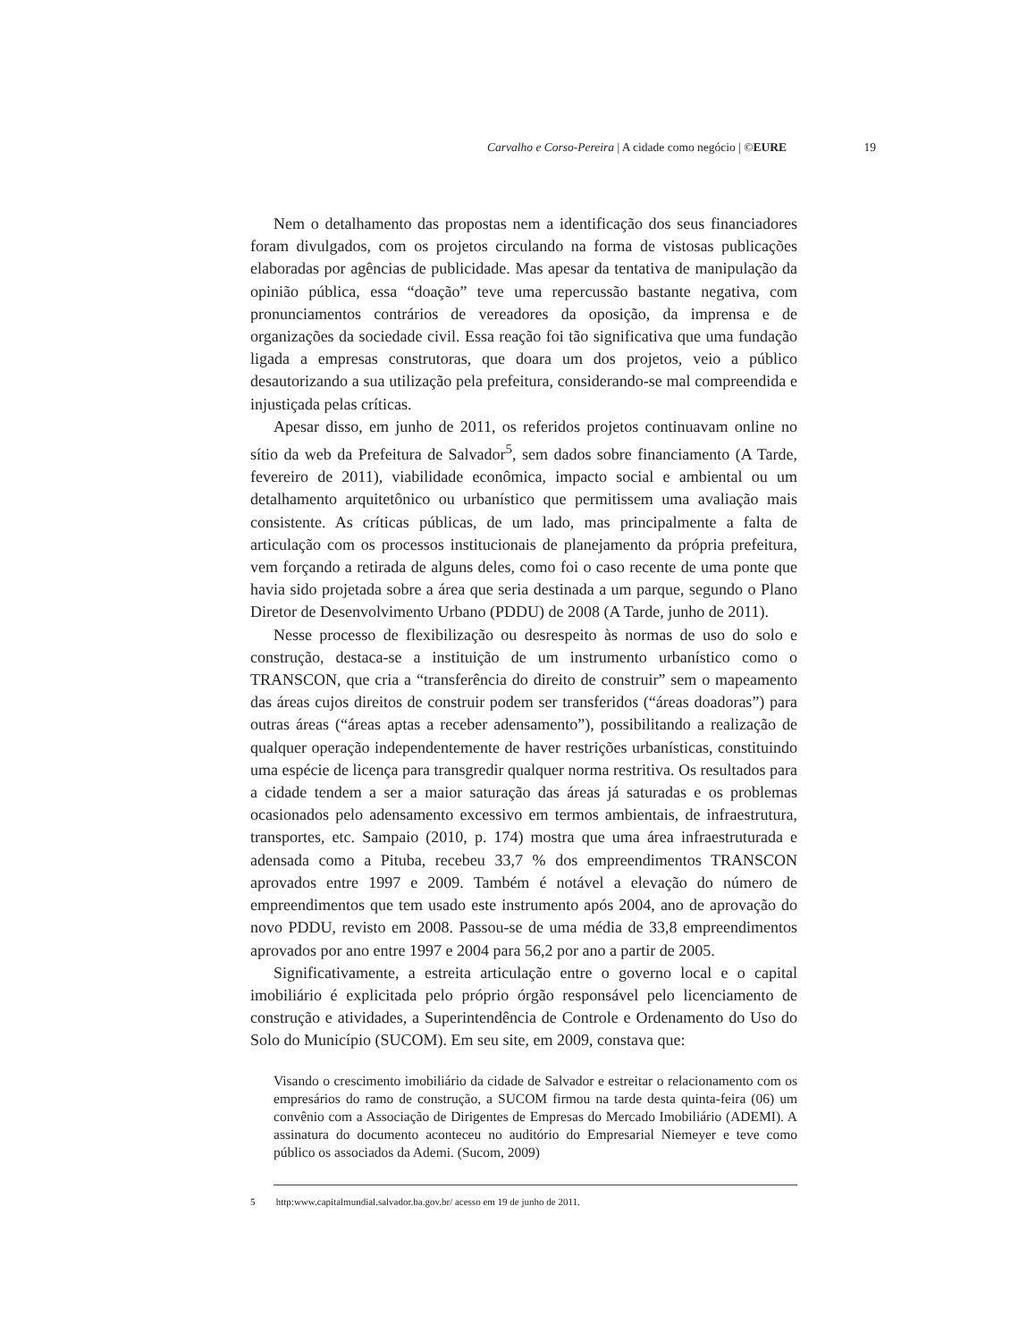Carvalho e Corso-Pereira | A cidade como negócio | ©EURE 19
Nem o detalhamento das propostas nem a identificação dos seus financiadores foram divulgados, com os projetos circulando na forma de vistosas publicações elaboradas por agências de publicidade. Mas apesar da tentativa de manipulação da opinião pública, essa “doação” teve uma repercussão bastante negativa, com pronunciamentos contrários de vereadores da oposição, da imprensa e de organizações da sociedade civil. Essa reação foi tão significativa que uma fundação ligada a empresas construtoras, que doara um dos projetos, veio a público desautorizando a sua utilização pela prefeitura, considerando-se mal compreendida e injustiçada pelas críticas.
Apesar disso, em junho de 2011, os referidos projetos continuavam online no sítio da web da Prefeitura de Salvador<sup>5</sup>, sem dados sobre financiamento (A Tarde, fevereiro de 2011), viabilidade econômica, impacto social e ambiental ou um detalhamento arquitetônico ou urbanístico que permitissem uma avaliação mais consistente. As críticas públicas, de um lado, mas principalmente a falta de articulação com os processos institucionais de planejamento da própria prefeitura, vem forçando a retirada de alguns deles, como foi o caso recente de uma ponte que havia sido projetada sobre a área que seria destinada a um parque, segundo o Plano Diretor de Desenvolvimento Urbano (PDDU) de 2008 (A Tarde, junho de 2011).
Nesse processo de flexibilização ou desrespeito às normas de uso do solo e construção, destaca-se a instituição de um instrumento urbanístico como o TRANSCON, que cria a “transferência do direito de construir” sem o mapeamento das áreas cujos direitos de construir podem ser transferidos (“áreas doadoras”) para outras áreas (“áreas aptas a receber adensamento”), possibilitando a realização de qualquer operação independentemente de haver restrições urbanísticas, constituindo uma espécie de licença para transgredir qualquer norma restritiva. Os resultados para a cidade tendem a ser a maior saturação das áreas já saturadas e os problemas ocasionados pelo adensamento excessivo em termos ambientais, de infraestrutura, transportes, etc. Sampaio (2010, p. 174) mostra que uma área infraestruturada e adensada como a Pituba, recebeu 33,7 % dos empreendimentos TRANSCON aprovados entre 1997 e 2009. Também é notável a elevação do número de empreendimentos que tem usado este instrumento após 2004, ano de aprovação do novo PDDU, revisto em 2008. Passou-se de uma média de 33,8 empreendimentos aprovados por ano entre 1997 e 2004 para 56,2 por ano a partir de 2005.
Significativamente, a estreita articulação entre o governo local e o capital imobiliário é explicitada pelo próprio órgão responsável pelo licenciamento de construção e atividades, a Superintendência de Controle e Ordenamento do Uso do Solo do Município (SUCOM). Em seu site, em 2009, constava que:
Visando o crescimento imobiliário da cidade de Salvador e estreitar o relacionamento com os empresários do ramo de construção, a SUCOM firmou na tarde desta quinta-feira (06) um convênio com a Associação de Dirigentes de Empresas do Mercado Imobiliário (ADEMI). A assinatura do documento aconteceu no auditório do Empresarial Niemeyer e teve como público os associados da Ademi. (Sucom, 2009)
5 http:www.capitalmundial.salvador.ba.gov.br/ acesso em 19 de junho de 2011.